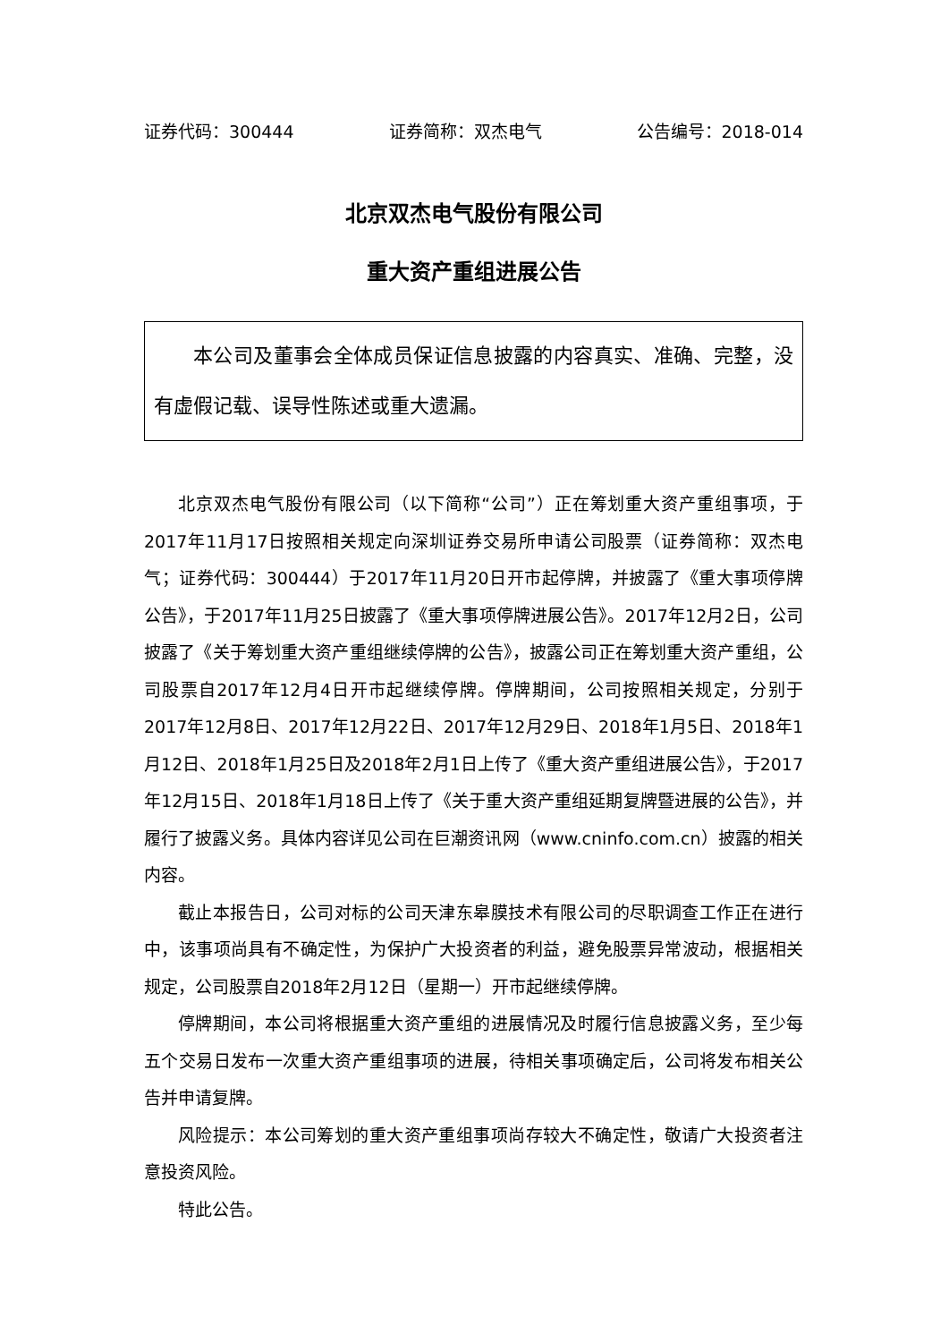证券代码：300444 证券简称：双杰电气 公告编号：2018-014
北京双杰电气股份有限公司
重大资产重组进展公告
本公司及董事会全体成员保证信息披露的内容真实、准确、完整，没有虚假记载、误导性陈述或重大遗漏。
北京双杰电气股份有限公司（以下简称“公司”）正在筹划重大资产重组事项，于2017年11月17日按照相关规定向深圳证券交易所申请公司股票（证券简称：双杰电气；证券代码：300444）于2017年11月20日开市起停牌，并披露了《重大事项停牌公告》，于2017年11月25日披露了《重大事项停牌进展公告》。2017年12月2日，公司披露了《关于筹划重大资产重组继续停牌的公告》，披露公司正在筹划重大资产重组，公司股票自2017年12月4日开市起继续停牌。停牌期间，公司按照相关规定，分别于2017年12月8日、2017年12月22日、2017年12月29日、2018年1月5日、2018年1月12日、2018年1月25日及2018年2月1日上传了《重大资产重组进展公告》，于2017年12月15日、2018年1月18日上传了《关于重大资产重组延期复牌暨进展的公告》，并履行了披露义务。具体内容详见公司在巨潮资讯网（www.cninfo.com.cn）披露的相关内容。
截止本报告日，公司对标的公司天津东皋膜技术有限公司的尽职调查工作正在进行中，该事项尚具有不确定性，为保护广大投资者的利益，避免股票异常波动，根据相关规定，公司股票自2018年2月12日（星期一）开市起继续停牌。
停牌期间，本公司将根据重大资产重组的进展情况及时履行信息披露义务，至少每五个交易日发布一次重大资产重组事项的进展，待相关事项确定后，公司将发布相关公告并申请复牌。
风险提示：本公司筹划的重大资产重组事项尚存较大不确定性，敬请广大投资者注意投资风险。
特此公告。